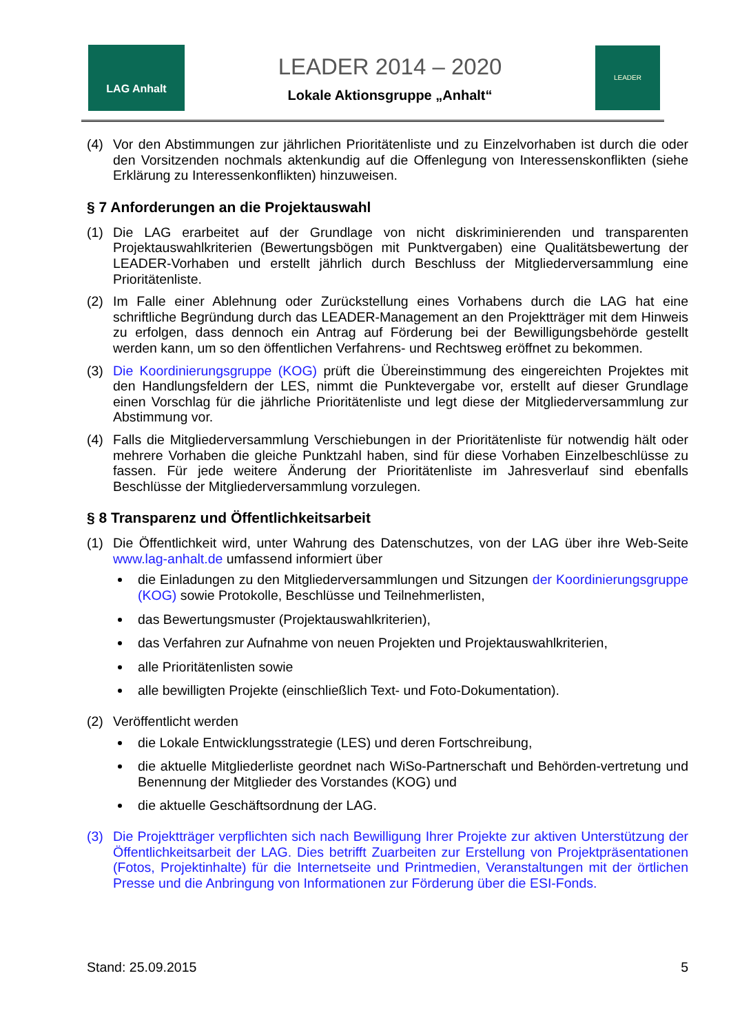LAG Anhalt
LEADER 2014 – 2020
Lokale Aktionsgruppe „Anhalt“
LEADER
(4) Vor den Abstimmungen zur jährlichen Prioritätenliste und zu Einzelvorhaben ist durch die oder den Vorsitzenden nochmals aktenkundig auf die Offenlegung von Interessenskonflikten (siehe Erklärung zu Interessenkonflikten) hinzuweisen.
§ 7 Anforderungen an die Projektauswahl
(1) Die LAG erarbeitet auf der Grundlage von nicht diskriminierenden und transparenten Projektauswahlkriterien (Bewertungsbögen mit Punktvergaben) eine Qualitätsbewertung der LEADER-Vorhaben und erstellt jährlich durch Beschluss der Mitgliederversammlung eine Prioritätenliste.
(2) Im Falle einer Ablehnung oder Zurückstellung eines Vorhabens durch die LAG hat eine schriftliche Begründung durch das LEADER-Management an den Projektträger mit dem Hinweis zu erfolgen, dass dennoch ein Antrag auf Förderung bei der Bewilligungsbehörde gestellt werden kann, um so den öffentlichen Verfahrens- und Rechtsweg eröffnet zu bekommen.
(3) Die Koordinierungsgruppe (KOG) prüft die Übereinstimmung des eingereichten Projektes mit den Handlungsfeldern der LES, nimmt die Punktevergabe vor, erstellt auf dieser Grundlage einen Vorschlag für die jährliche Prioritätenliste und legt diese der Mitgliederversammlung zur Abstimmung vor.
(4) Falls die Mitgliederversammlung Verschiebungen in der Prioritätenliste für notwendig hält oder mehrere Vorhaben die gleiche Punktzahl haben, sind für diese Vorhaben Einzelbeschlüsse zu fassen. Für jede weitere Änderung der Prioritätenliste im Jahresverlauf sind ebenfalls Beschlüsse der Mitgliederversammlung vorzulegen.
§ 8 Transparenz und Öffentlichkeitsarbeit
(1) Die Öffentlichkeit wird, unter Wahrung des Datenschutzes, von der LAG über ihre Web-Seite www.lag-anhalt.de umfassend informiert über
die Einladungen zu den Mitgliederversammlungen und Sitzungen der Koordinierungsgruppe (KOG) sowie Protokolle, Beschlüsse und Teilnehmerlisten,
das Bewertungsmuster (Projektauswahlkriterien),
das Verfahren zur Aufnahme von neuen Projekten und Projektauswahlkriterien,
alle Prioritätenlisten sowie
alle bewilligten Projekte (einschließlich Text- und Foto-Dokumentation).
(2) Veröffentlicht werden
die Lokale Entwicklungsstrategie (LES) und deren Fortschreibung,
die aktuelle Mitgliederliste geordnet nach WiSo-Partnerschaft und Behörden-vertretung und Benennung der Mitglieder des Vorstandes (KOG) und
die aktuelle Geschäftsordnung der LAG.
(3) Die Projektträger verpflichten sich nach Bewilligung Ihrer Projekte zur aktiven Unterstützung der Öffentlichkeitsarbeit der LAG. Dies betrifft Zuarbeiten zur Erstellung von Projektpräsentationen (Fotos, Projektinhalte) für die Internetseite und Printmedien, Veranstaltungen mit der örtlichen Presse und die Anbringung von Informationen zur Förderung über die ESI-Fonds.
Stand: 25.09.2015 5